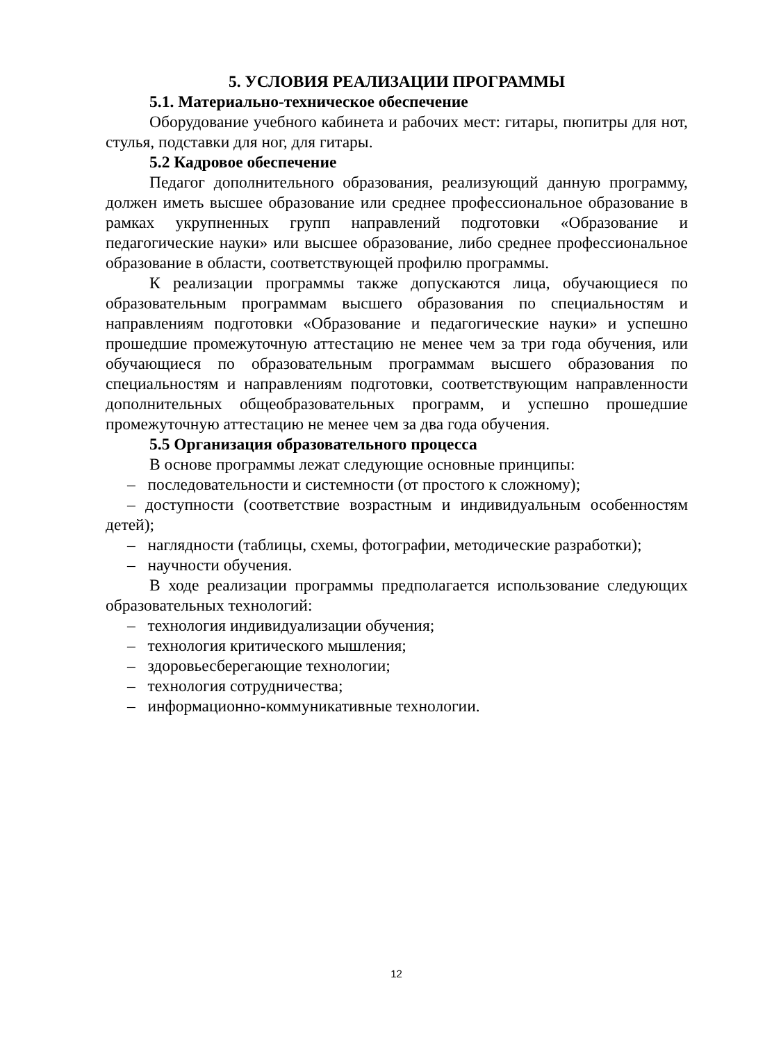5. УСЛОВИЯ РЕАЛИЗАЦИИ ПРОГРАММЫ
5.1. Материально-техническое обеспечение
Оборудование учебного кабинета и рабочих мест: гитары, пюпитры для нот, стулья, подставки для ног, для гитары.
5.2 Кадровое обеспечение
Педагог дополнительного образования, реализующий данную программу, должен иметь высшее образование или среднее профессиональное образование в рамках укрупненных групп направлений подготовки «Образование и педагогические науки» или высшее образование, либо среднее профессиональное образование в области, соответствующей профилю программы.
К реализации программы также допускаются лица, обучающиеся по образовательным программам высшего образования по специальностям и направлениям подготовки «Образование и педагогические науки» и успешно прошедшие промежуточную аттестацию не менее чем за три года обучения, или обучающиеся по образовательным программам высшего образования по специальностям и направлениям подготовки, соответствующим направленности дополнительных общеобразовательных программ, и успешно прошедшие промежуточную аттестацию не менее чем за два года обучения.
5.5 Организация образовательного процесса
В основе программы лежат следующие основные принципы:
– последовательности и системности (от простого к сложному);
– доступности (соответствие возрастным и индивидуальным особенностям детей);
– наглядности (таблицы, схемы, фотографии, методические разработки);
– научности обучения.
В ходе реализации программы предполагается использование следующих образовательных технологий:
– технология индивидуализации обучения;
– технология критического мышления;
– здоровьесберегающие технологии;
– технология сотрудничества;
– информационно-коммуникативные технологии.
12